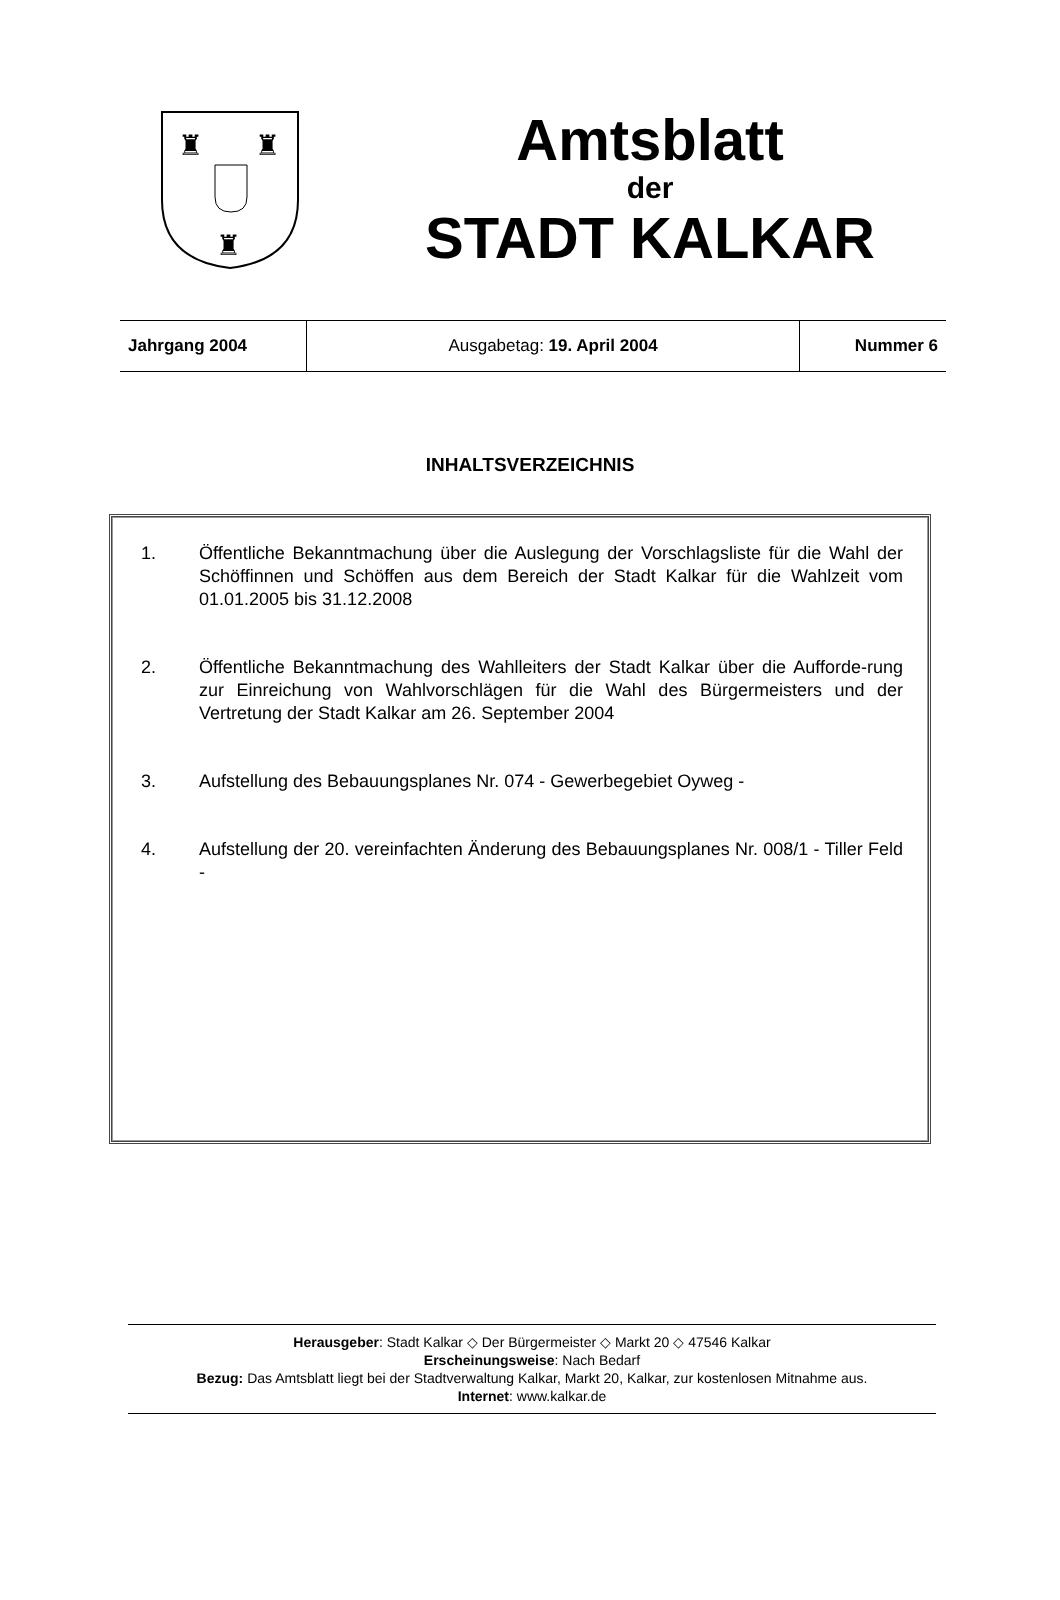♜
♜
♜
Amtsblatt
der
STADT KALKAR
| Jahrgang 2004 | Ausgabetag: 19. April 2004 | Nummer 6 |
INHALTSVERZEICHNIS
1. Öffentliche Bekanntmachung über die Auslegung der Vorschlagsliste für die Wahl der Schöffinnen und Schöffen aus dem Bereich der Stadt Kalkar für die Wahlzeit vom 01.01.2005 bis 31.12.2008
2. Öffentliche Bekanntmachung des Wahlleiters der Stadt Kalkar über die Aufforde-rung zur Einreichung von Wahlvorschlägen für die Wahl des Bürgermeisters und der Vertretung der Stadt Kalkar am 26. September 2004
3. Aufstellung des Bebauungsplanes Nr. 074 - Gewerbegebiet Oyweg -
4. Aufstellung der 20. vereinfachten Änderung des Bebauungsplanes Nr. 008/1 - Tiller Feld -
Herausgeber: Stadt Kalkar ◇ Der Bürgermeister ◇ Markt 20 ◇ 47546 Kalkar
Erscheinungsweise: Nach Bedarf
Bezug: Das Amtsblatt liegt bei der Stadtverwaltung Kalkar, Markt 20, Kalkar, zur kostenlosen Mitnahme aus.
Internet: www.kalkar.de